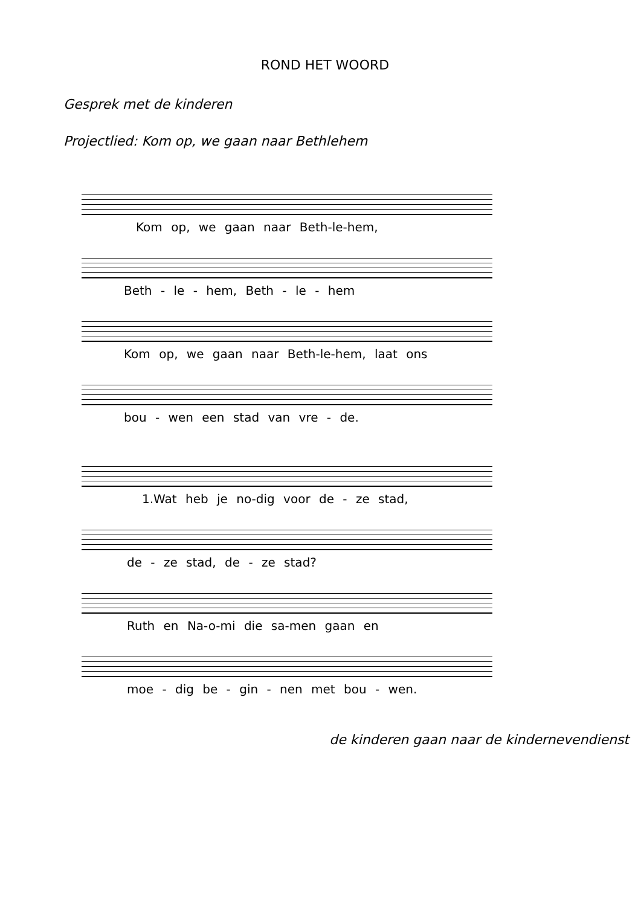ROND HET WOORD
Gesprek met de kinderen
Projectlied: Kom op, we gaan naar Bethlehem
Kom op, we gaan naar Beth-le-hem,
Beth - le - hem, Beth - le - hem
Kom op, we gaan naar Beth-le-hem, laat ons
bou - wen een stad van vre - de.
1.Wat heb je no-dig voor de - ze stad,
de - ze stad, de - ze stad?
Ruth en Na-o-mi die sa-men gaan en
moe - dig be - gin - nen met bou - wen.
de kinderen gaan naar de kindernevendienst